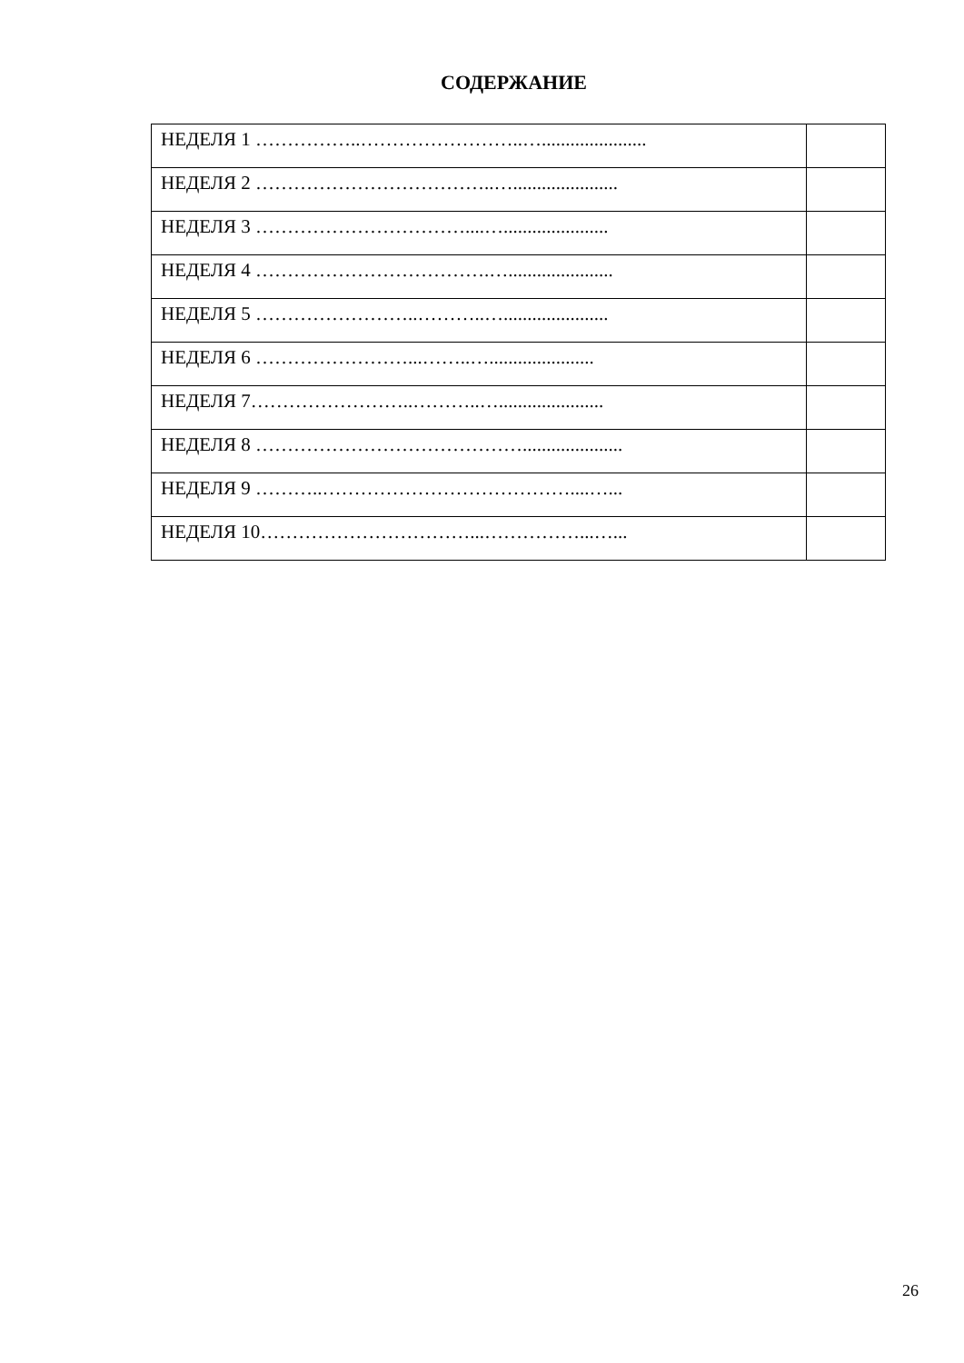СОДЕРЖАНИЕ
| НЕДЕЛЯ 1 ……………..……………………..…...................... | |
| НЕДЕЛЯ 2 ………………………………..…...................... | |
| НЕДЕЛЯ 3 ……………………………....…...................... | |
| НЕДЕЛЯ 4 ……………………………….…...................... | |
| НЕДЕЛЯ 5 ……………………..………..…...................... | |
| НЕДЕЛЯ 6 ……………………...……..…...................... | |
| НЕДЕЛЯ 7……………………..………..…...................... | |
| НЕДЕЛЯ 8 ……………………………………..................... | |
| НЕДЕЛЯ 9 ………..…………………………………....…... | |
| НЕДЕЛЯ 10……………………………...……………...…... | |
26